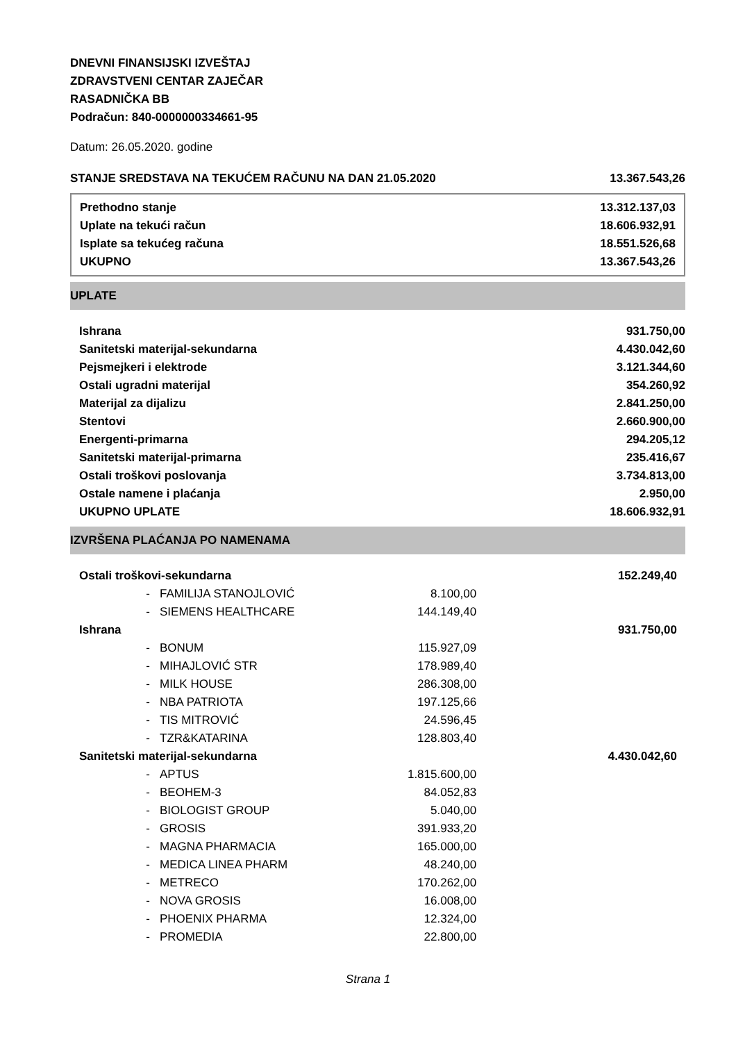DNEVNI FINANSIJSKI IZVEŠTAJ
ZDRAVSTVENI CENTAR ZAJEČAR
RASADNIČKA BB
Podračun: 840-0000000334661-95
Datum: 26.05.2020. godine
| STANJE SREDSTAVA NA TEKUĆEM RAČUNU NA DAN 21.05.2020 | 13.367.543,26 |
| Prethodno stanje | 13.312.137,03 |
| Uplate na tekući račun | 18.606.932,91 |
| Isplate sa tekućeg računa | 18.551.526,68 |
| UKUPNO | 13.367.543,26 |
UPLATE
| Ishrana | 931.750,00 |
| Sanitetski materijal-sekundarna | 4.430.042,60 |
| Pejsmejkeri i elektrode | 3.121.344,60 |
| Ostali ugradni materijal | 354.260,92 |
| Materijal za dijalizu | 2.841.250,00 |
| Stentovi | 2.660.900,00 |
| Energenti-primarna | 294.205,12 |
| Sanitetski materijal-primarna | 235.416,67 |
| Ostali troškovi poslovanja | 3.734.813,00 |
| Ostale namene i plaćanja | 2.950,00 |
| UKUPNO UPLATE | 18.606.932,91 |
IZVRŠENA PLAĆANJA PO NAMENAMA
| Ostali troškovi-sekundarna | | | 152.249,40 |
| - | FAMILIJA STANOJLOVIĆ | 8.100,00 | |
| - | SIEMENS HEALTHCARE | 144.149,40 | |
| Ishrana | | | 931.750,00 |
| - | BONUM | 115.927,09 | |
| - | MIHAJLOVIĆ STR | 178.989,40 | |
| - | MILK HOUSE | 286.308,00 | |
| - | NBA PATRIOTA | 197.125,66 | |
| - | TIS MITROVIĆ | 24.596,45 | |
| - | TZR&KATARINA | 128.803,40 | |
| Sanitetski materijal-sekundarna | | | 4.430.042,60 |
| - | APTUS | 1.815.600,00 | |
| - | BEOHEM-3 | 84.052,83 | |
| - | BIOLOGIST GROUP | 5.040,00 | |
| - | GROSIS | 391.933,20 | |
| - | MAGNA PHARMACIA | 165.000,00 | |
| - | MEDICA LINEA PHARM | 48.240,00 | |
| - | METRECO | 170.262,00 | |
| - | NOVA GROSIS | 16.008,00 | |
| - | PHOENIX PHARMA | 12.324,00 | |
| - | PROMEDIA | 22.800,00 | |
Strana 1